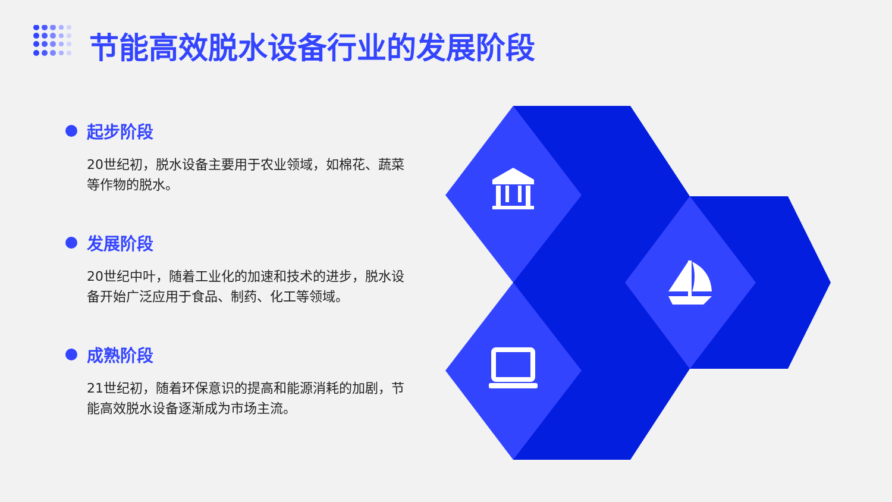节能高效脱水设备行业的发展阶段
起步阶段
20世纪初，脱水设备主要用于农业领域，如棉花、蔬菜等作物的脱水。
发展阶段
20世纪中叶，随着工业化的加速和技术的进步，脱水设备开始广泛应用于食品、制药、化工等领域。
成熟阶段
21世纪初，随着环保意识的提高和能源消耗的加剧，节能高效脱水设备逐渐成为市场主流。